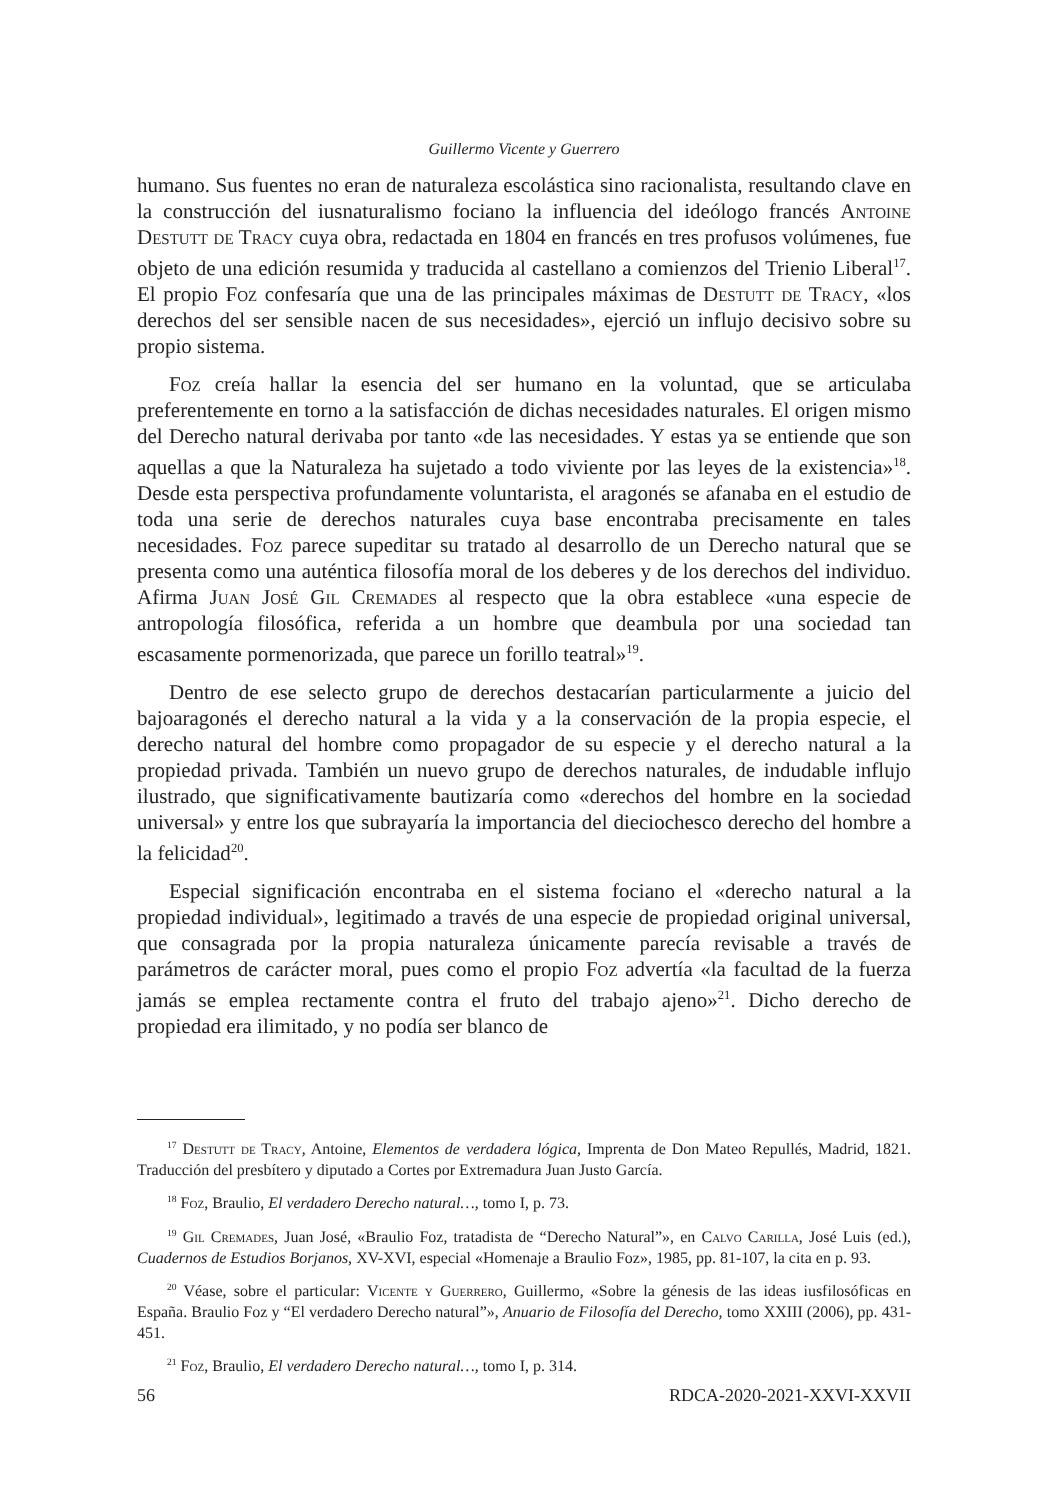Guillermo Vicente y Guerrero
humano. Sus fuentes no eran de naturaleza escolástica sino racionalista, resultando clave en la construcción del iusnaturalismo fociano la influencia del ideólogo francés Antoine Destutt de Tracy cuya obra, redactada en 1804 en francés en tres profusos volúmenes, fue objeto de una edición resumida y traducida al castellano a comienzos del Trienio Liberal<sup>17</sup>. El propio Foz confesaría que una de las principales máximas de Destutt de Tracy, «los derechos del ser sensible nacen de sus necesidades», ejerció un influjo decisivo sobre su propio sistema.
Foz creía hallar la esencia del ser humano en la voluntad, que se articulaba preferentemente en torno a la satisfacción de dichas necesidades naturales. El origen mismo del Derecho natural derivaba por tanto «de las necesidades. Y estas ya se entiende que son aquellas a que la Naturaleza ha sujetado a todo viviente por las leyes de la existencia»<sup>18</sup>. Desde esta perspectiva profundamente voluntarista, el aragonés se afanaba en el estudio de toda una serie de derechos naturales cuya base encontraba precisamente en tales necesidades. Foz parece supeditar su tratado al desarrollo de un Derecho natural que se presenta como una auténtica filosofía moral de los deberes y de los derechos del individuo. Afirma Juan José Gil Cremades al respecto que la obra establece «una especie de antropología filosófica, referida a un hombre que deambula por una sociedad tan escasamente pormenorizada, que parece un forillo teatral»<sup>19</sup>.
Dentro de ese selecto grupo de derechos destacarían particularmente a juicio del bajoaragonés el derecho natural a la vida y a la conservación de la propia especie, el derecho natural del hombre como propagador de su especie y el derecho natural a la propiedad privada. También un nuevo grupo de derechos naturales, de indudable influjo ilustrado, que significativamente bautizaría como «derechos del hombre en la sociedad universal» y entre los que subrayaría la importancia del dieciochesco derecho del hombre a la felicidad<sup>20</sup>.
Especial significación encontraba en el sistema fociano el «derecho natural a la propiedad individual», legitimado a través de una especie de propiedad original universal, que consagrada por la propia naturaleza únicamente parecía revisable a través de parámetros de carácter moral, pues como el propio Foz advertía «la facultad de la fuerza jamás se emplea rectamente contra el fruto del trabajo ajeno»<sup>21</sup>. Dicho derecho de propiedad era ilimitado, y no podía ser blanco de
<sup>17</sup> Destutt de Tracy, Antoine, Elementos de verdadera lógica, Imprenta de Don Mateo Repullés, Madrid, 1821. Traducción del presbítero y diputado a Cortes por Extremadura Juan Justo García.
<sup>18</sup> Foz, Braulio, El verdadero Derecho natural…, tomo I, p. 73.
<sup>19</sup> Gil Cremades, Juan José, «Braulio Foz, tratadista de “Derecho Natural”», en Calvo Carilla, José Luis (ed.), Cuadernos de Estudios Borjanos, XV-XVI, especial «Homenaje a Braulio Foz», 1985, pp. 81-107, la cita en p. 93.
<sup>20</sup> Véase, sobre el particular: Vicente y Guerrero, Guillermo, «Sobre la génesis de las ideas iusfilosóficas en España. Braulio Foz y “El verdadero Derecho natural”», Anuario de Filosofía del Derecho, tomo XXIII (2006), pp. 431-451.
<sup>21</sup> Foz, Braulio, El verdadero Derecho natural…, tomo I, p. 314.
56 RDCA-2020-2021-XXVI-XXVII